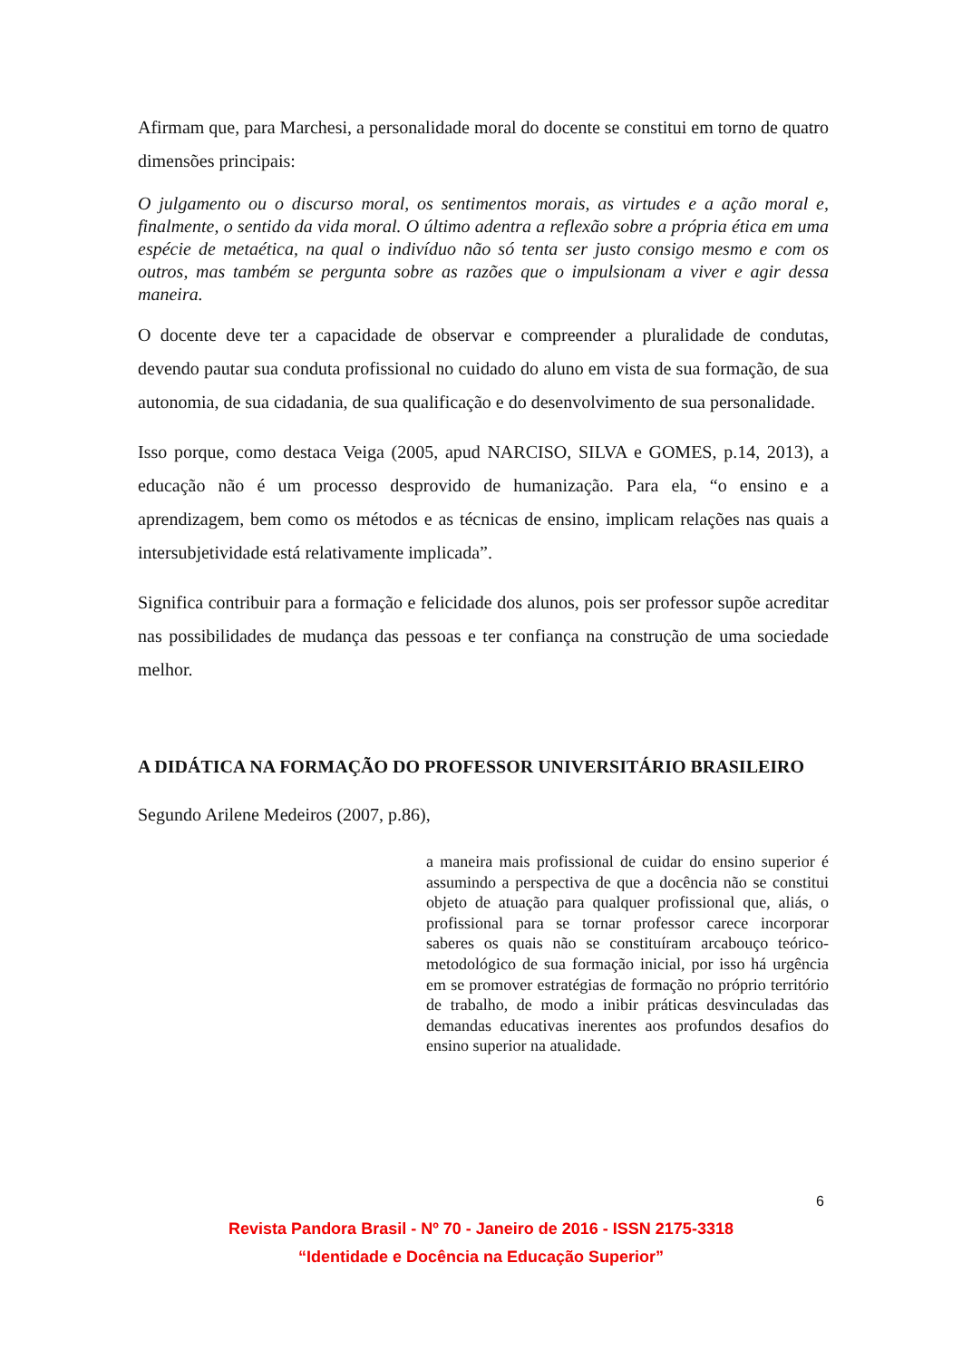Afirmam que, para Marchesi, a personalidade moral do docente se constitui em torno de quatro dimensões principais:
O julgamento ou o discurso moral, os sentimentos morais, as virtudes e a ação moral e, finalmente, o sentido da vida moral. O último adentra a reflexão sobre a própria ética em uma espécie de metaética, na qual o indivíduo não só tenta ser justo consigo mesmo e com os outros, mas também se pergunta sobre as razões que o impulsionam a viver e agir dessa maneira.
O docente deve ter a capacidade de observar e compreender a pluralidade de condutas, devendo pautar sua conduta profissional no cuidado do aluno em vista de sua formação, de sua autonomia, de sua cidadania, de sua qualificação e do desenvolvimento de sua personalidade.
Isso porque, como destaca Veiga (2005, apud NARCISO, SILVA e GOMES, p.14, 2013), a educação não é um processo desprovido de humanização. Para ela, “o ensino e a aprendizagem, bem como os métodos e as técnicas de ensino, implicam relações nas quais a intersubjetividade está relativamente implicada”.
Significa contribuir para a formação e felicidade dos alunos, pois ser professor supõe acreditar nas possibilidades de mudança das pessoas e ter confiança na construção de uma sociedade melhor.
A DIDÁTICA NA FORMAÇÃO DO PROFESSOR UNIVERSITÁRIO BRASILEIRO
Segundo Arilene Medeiros (2007, p.86),
a maneira mais profissional de cuidar do ensino superior é assumindo a perspectiva de que a docência não se constitui objeto de atuação para qualquer profissional que, aliás, o profissional para se tornar professor carece incorporar saberes os quais não se constituíram arcabouço teórico-metodológico de sua formação inicial, por isso há urgência em se promover estratégias de formação no próprio território de trabalho, de modo a inibir práticas desvinculadas das demandas educativas inerentes aos profundos desafios do ensino superior na atualidade.
6
Revista Pandora Brasil - Nº 70 - Janeiro de 2016 - ISSN 2175-3318
“Identidade e Docência na Educação Superior”